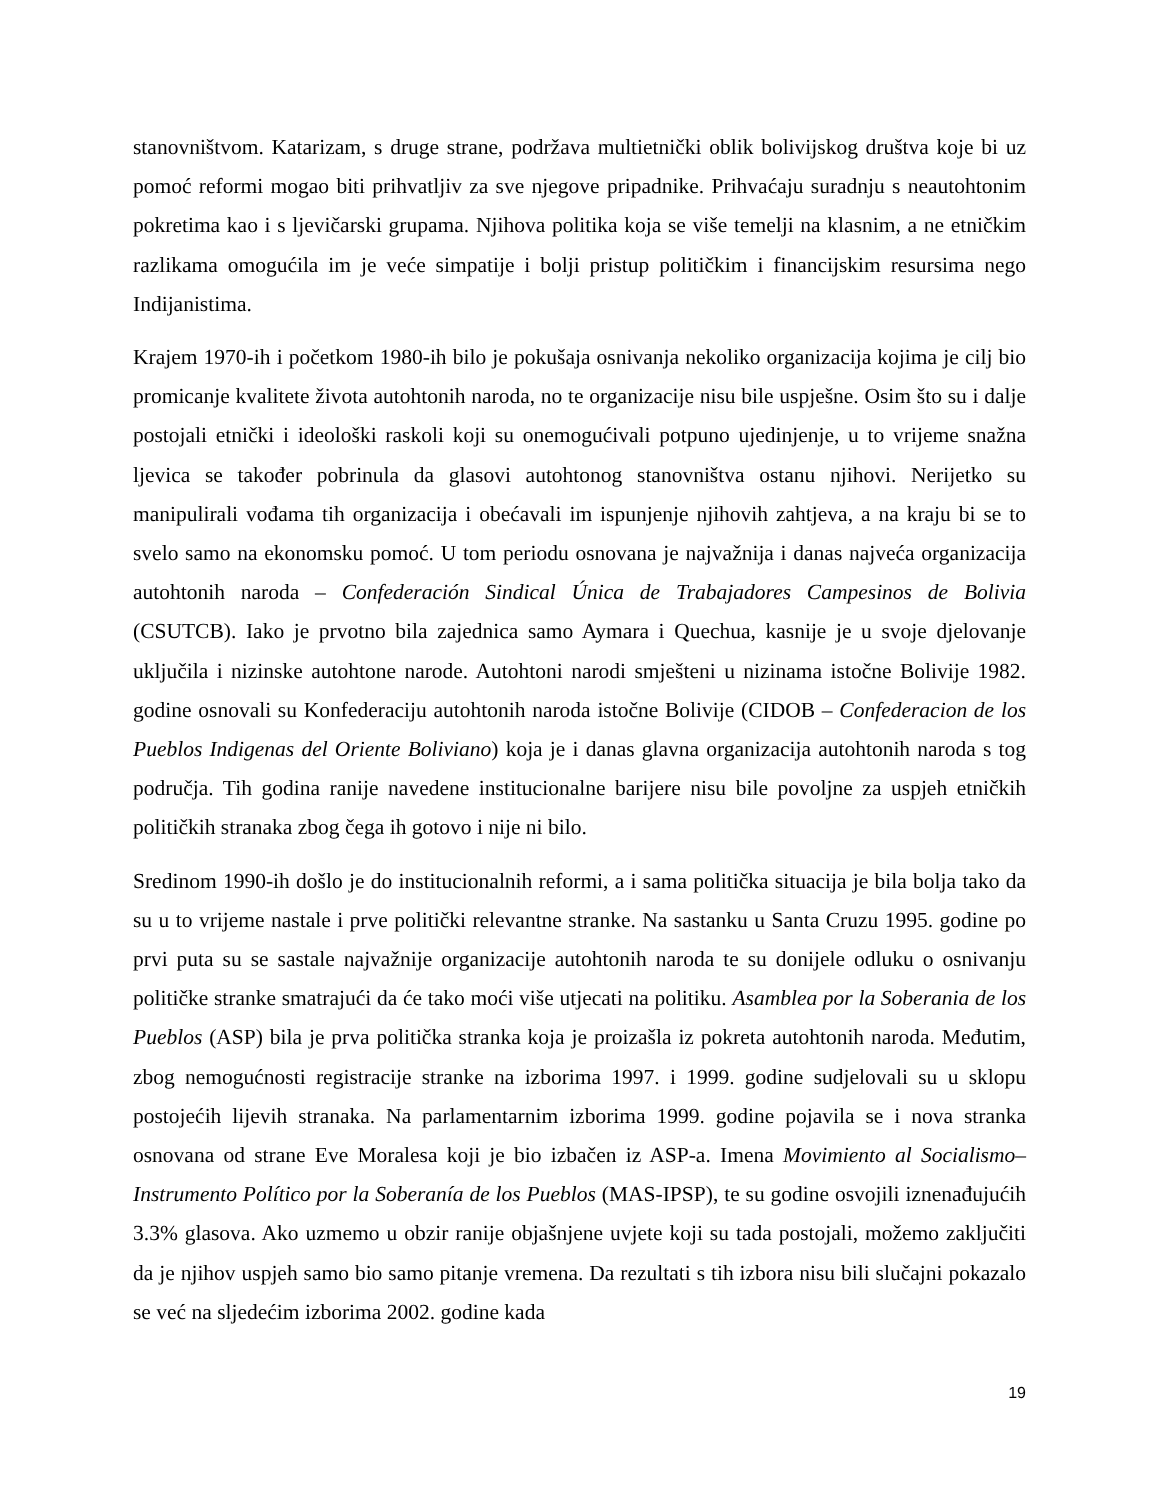stanovništvom. Katarizam, s druge strane, podržava multietnički oblik bolivijskog društva koje bi uz pomoć reformi mogao biti prihvatljiv za sve njegove pripadnike. Prihvaćaju suradnju s neautohtonim pokretima kao i s ljevičarski grupama. Njihova politika koja se više temelji na klasnim, a ne etničkim razlikama omogućila im je veće simpatije i bolji pristup političkim i financijskim resursima nego Indijanistima.
Krajem 1970-ih i početkom 1980-ih bilo je pokušaja osnivanja nekoliko organizacija kojima je cilj bio promicanje kvalitete života autohtonih naroda, no te organizacije nisu bile uspješne. Osim što su i dalje postojali etnički i ideološki raskoli koji su onemogućivali potpuno ujedinjenje, u to vrijeme snažna ljevica se također pobrinula da glasovi autohtonog stanovništva ostanu njihovi. Nerijetko su manipulirali vođama tih organizacija i obećavali im ispunjenje njihovih zahtjeva, a na kraju bi se to svelo samo na ekonomsku pomoć. U tom periodu osnovana je najvažnija i danas najveća organizacija autohtonih naroda – Confederación Sindical Única de Trabajadores Campesinos de Bolivia (CSUTCB). Iako je prvotno bila zajednica samo Aymara i Quechua, kasnije je u svoje djelovanje uključila i nizinske autohtone narode. Autohtoni narodi smješteni u nizinama istočne Bolivije 1982. godine osnovali su Konfederaciju autohtonih naroda istočne Bolivije (CIDOB – Confederacion de los Pueblos Indigenas del Oriente Boliviano) koja je i danas glavna organizacija autohtonih naroda s tog područja. Tih godina ranije navedene institucionalne barijere nisu bile povoljne za uspjeh etničkih političkih stranaka zbog čega ih gotovo i nije ni bilo.
Sredinom 1990-ih došlo je do institucionalnih reformi, a i sama politička situacija je bila bolja tako da su u to vrijeme nastale i prve politički relevantne stranke. Na sastanku u Santa Cruzu 1995. godine po prvi puta su se sastale najvažnije organizacije autohtonih naroda te su donijele odluku o osnivanju političke stranke smatrajući da će tako moći više utjecati na politiku. Asamblea por la Soberania de los Pueblos (ASP) bila je prva politička stranka koja je proizašla iz pokreta autohtonih naroda. Međutim, zbog nemogućnosti registracije stranke na izborima 1997. i 1999. godine sudjelovali su u sklopu postojećih lijevih stranaka. Na parlamentarnim izborima 1999. godine pojavila se i nova stranka osnovana od strane Eve Moralesa koji je bio izbačen iz ASP-a. Imena Movimiento al Socialismo–Instrumento Político por la Soberanía de los Pueblos (MAS-IPSP), te su godine osvojili iznenađujućih 3.3% glasova. Ako uzmemo u obzir ranije objašnjene uvjete koji su tada postojali, možemo zaključiti da je njihov uspjeh samo bio samo pitanje vremena. Da rezultati s tih izbora nisu bili slučajni pokazalo se već na sljedećim izborima 2002. godine kada
19